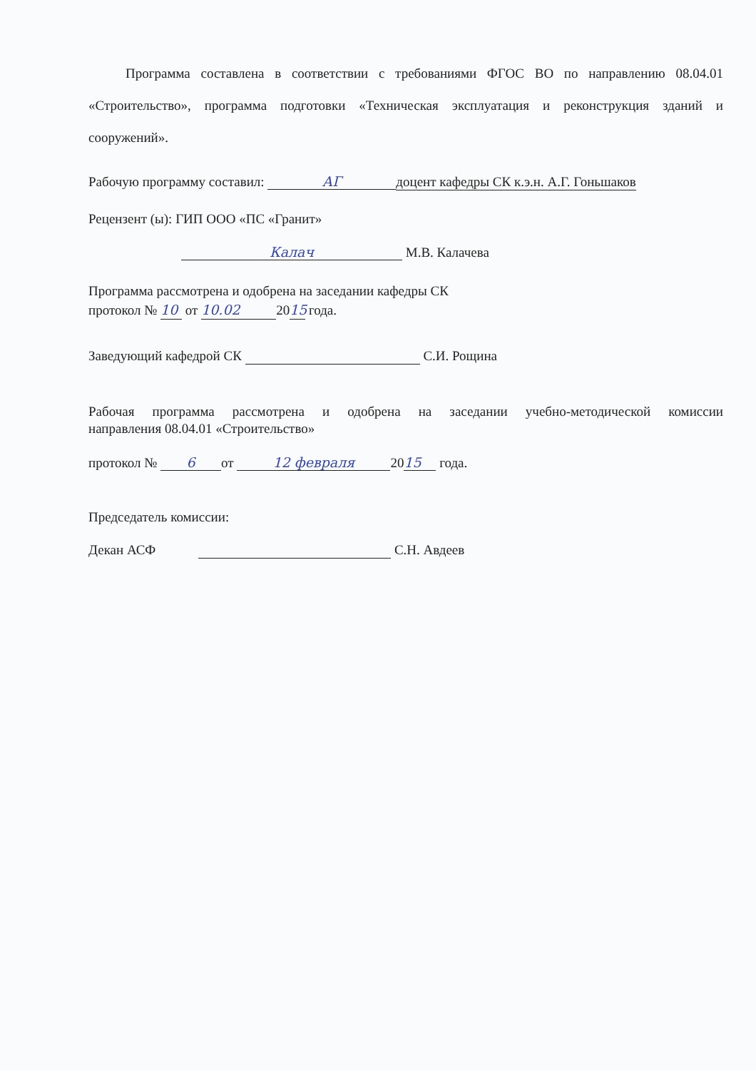Программа составлена в соответствии с требованиями ФГОС ВО по направлению 08.04.01 «Строительство», программа подготовки «Техническая эксплуатация и реконструкция зданий и сооружений».
Рабочую программу составил: АГ доцент кафедры СК к.э.н. А.Г. Гоньшаков
Рецензент (ы): ГИП ООО «ПС «Гранит»
Калач М.В. Калачева
Программа рассмотрена и одобрена на заседании кафедры СК
протокол № 10 от 10.02 20 15 года.
Заведующий кафедрой СК С.И. Рощина
Рабочая программа рассмотрена и одобрена на заседании учебно-методической комиссии
направления 08.04.01 «Строительство»
протокол № 6 от 12 февраля 20 15 года.
Председатель комиссии:
Декан АСФ С.Н. Авдеев